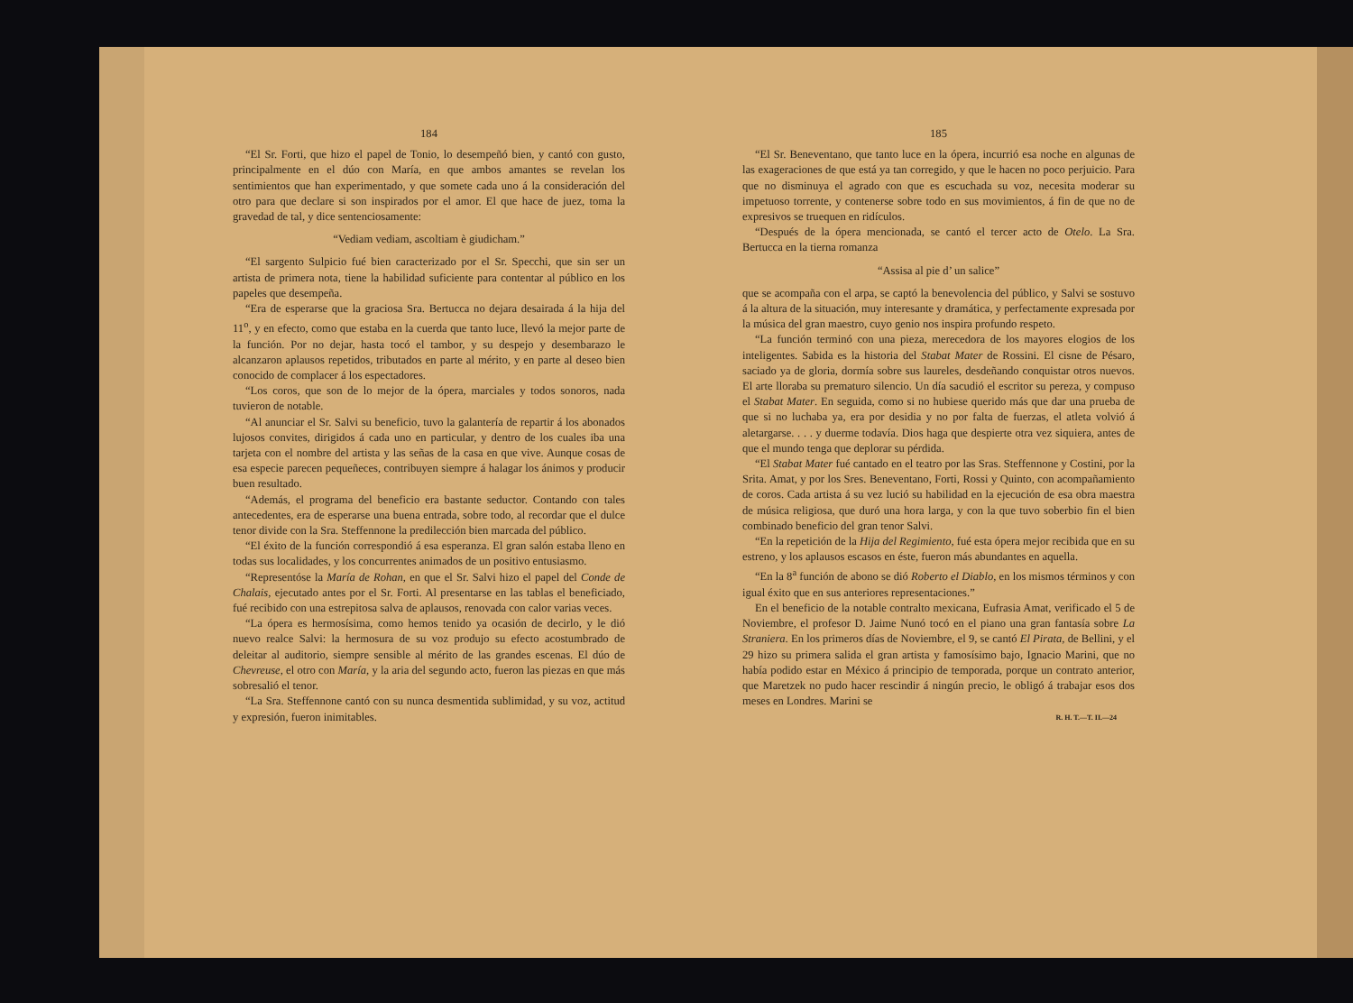184
“El Sr. Forti, que hizo el papel de Tonio, lo desempeñó bien, y cantó con gusto, principalmente en el dúo con María, en que ambos amantes se revelan los sentimientos que han experimentado, y que somete cada uno á la consideración del otro para que declare si son inspirados por el amor. El que hace de juez, toma la gravedad de tal, y dice sentenciosamente:
“Vediam vediam, ascoltiam è giudicham.”
“El sargento Sulpicio fué bien caracterizado por el Sr. Specchi, que sin ser un artista de primera nota, tiene la habilidad suficiente para contentar al público en los papeles que desempeña.
“Era de esperarse que la graciosa Sra. Bertucca no dejara desairada á la hija del 11<sup>o</sup>, y en efecto, como que estaba en la cuerda que tanto luce, llevó la mejor parte de la función. Por no dejar, hasta tocó el tambor, y su despejo y desembarazo le alcanzaron aplausos repetidos, tributados en parte al mérito, y en parte al deseo bien conocido de complacer á los espectadores.
“Los coros, que son de lo mejor de la ópera, marciales y todos sonoros, nada tuvieron de notable.
“Al anunciar el Sr. Salvi su beneficio, tuvo la galantería de repartir á los abonados lujosos convites, dirigidos á cada uno en particular, y dentro de los cuales iba una tarjeta con el nombre del artista y las señas de la casa en que vive. Aunque cosas de esa especie parecen pequeñeces, contribuyen siempre á halagar los ánimos y producir buen resultado.
“Además, el programa del beneficio era bastante seductor. Contando con tales antecedentes, era de esperarse una buena entrada, sobre todo, al recordar que el dulce tenor divide con la Sra. Steffennone la predilección bien marcada del público.
“El éxito de la función correspondió á esa esperanza. El gran salón estaba lleno en todas sus localidades, y los concurrentes animados de un positivo entusiasmo.
“Representóse la María de Rohan, en que el Sr. Salvi hizo el papel del Conde de Chalais, ejecutado antes por el Sr. Forti. Al presentarse en las tablas el beneficiado, fué recibido con una estrepitosa salva de aplausos, renovada con calor varias veces.
“La ópera es hermosísima, como hemos tenido ya ocasión de decirlo, y le dió nuevo realce Salvi: la hermosura de su voz produjo su efecto acostumbrado de deleitar al auditorio, siempre sensible al mérito de las grandes escenas. El dúo de Chevreuse, el otro con María, y la aria del segundo acto, fueron las piezas en que más sobresalió el tenor.
“La Sra. Steffennone cantó con su nunca desmentida sublimidad, y su voz, actitud y expresión, fueron inimitables.
185
“El Sr. Beneventano, que tanto luce en la ópera, incurrió esa noche en algunas de las exageraciones de que está ya tan corregido, y que le hacen no poco perjuicio. Para que no disminuya el agrado con que es escuchada su voz, necesita moderar su impetuoso torrente, y contenerse sobre todo en sus movimientos, á fin de que no de expresivos se truequen en ridículos.
“Después de la ópera mencionada, se cantó el tercer acto de Otelo. La Sra. Bertucca en la tierna romanza
“Assisa al pie d’ un salice”
que se acompaña con el arpa, se captó la benevolencia del público, y Salvi se sostuvo á la altura de la situación, muy interesante y dramática, y perfectamente expresada por la música del gran maestro, cuyo genio nos inspira profundo respeto.
“La función terminó con una pieza, merecedora de los mayores elogios de los inteligentes. Sabida es la historia del Stabat Mater de Rossini. El cisne de Pésaro, saciado ya de gloria, dormía sobre sus laureles, desdeñando conquistar otros nuevos. El arte lloraba su prematuro silencio. Un día sacudió el escritor su pereza, y compuso el Stabat Mater. En seguida, como si no hubiese querido más que dar una prueba de que si no luchaba ya, era por desidia y no por falta de fuerzas, el atleta volvió á aletargarse. . . . y duerme todavía. Dios haga que despierte otra vez siquiera, antes de que el mundo tenga que deplorar su pérdida.
“El Stabat Mater fué cantado en el teatro por las Sras. Steffennone y Costini, por la Srita. Amat, y por los Sres. Beneventano, Forti, Rossi y Quinto, con acompañamiento de coros. Cada artista á su vez lució su habilidad en la ejecución de esa obra maestra de música religiosa, que duró una hora larga, y con la que tuvo soberbio fin el bien combinado beneficio del gran tenor Salvi.
“En la repetición de la Hija del Regimiento, fué esta ópera mejor recibida que en su estreno, y los aplausos escasos en éste, fueron más abundantes en aquella.
“En la 8<sup>a</sup> función de abono se dió Roberto el Diablo, en los mismos términos y con igual éxito que en sus anteriores representaciones.”
En el beneficio de la notable contralto mexicana, Eufrasia Amat, verificado el 5 de Noviembre, el profesor D. Jaime Nunó tocó en el piano una gran fantasía sobre La Straniera. En los primeros días de Noviembre, el 9, se cantó El Pirata, de Bellini, y el 29 hizo su primera salida el gran artista y famosísimo bajo, Ignacio Marini, que no había podido estar en México á principio de temporada, porque un contrato anterior, que Maretzek no pudo hacer rescindir á ningún precio, le obligó á trabajar esos dos meses en Londres. Marini se
R. H. T.—T. II.—24